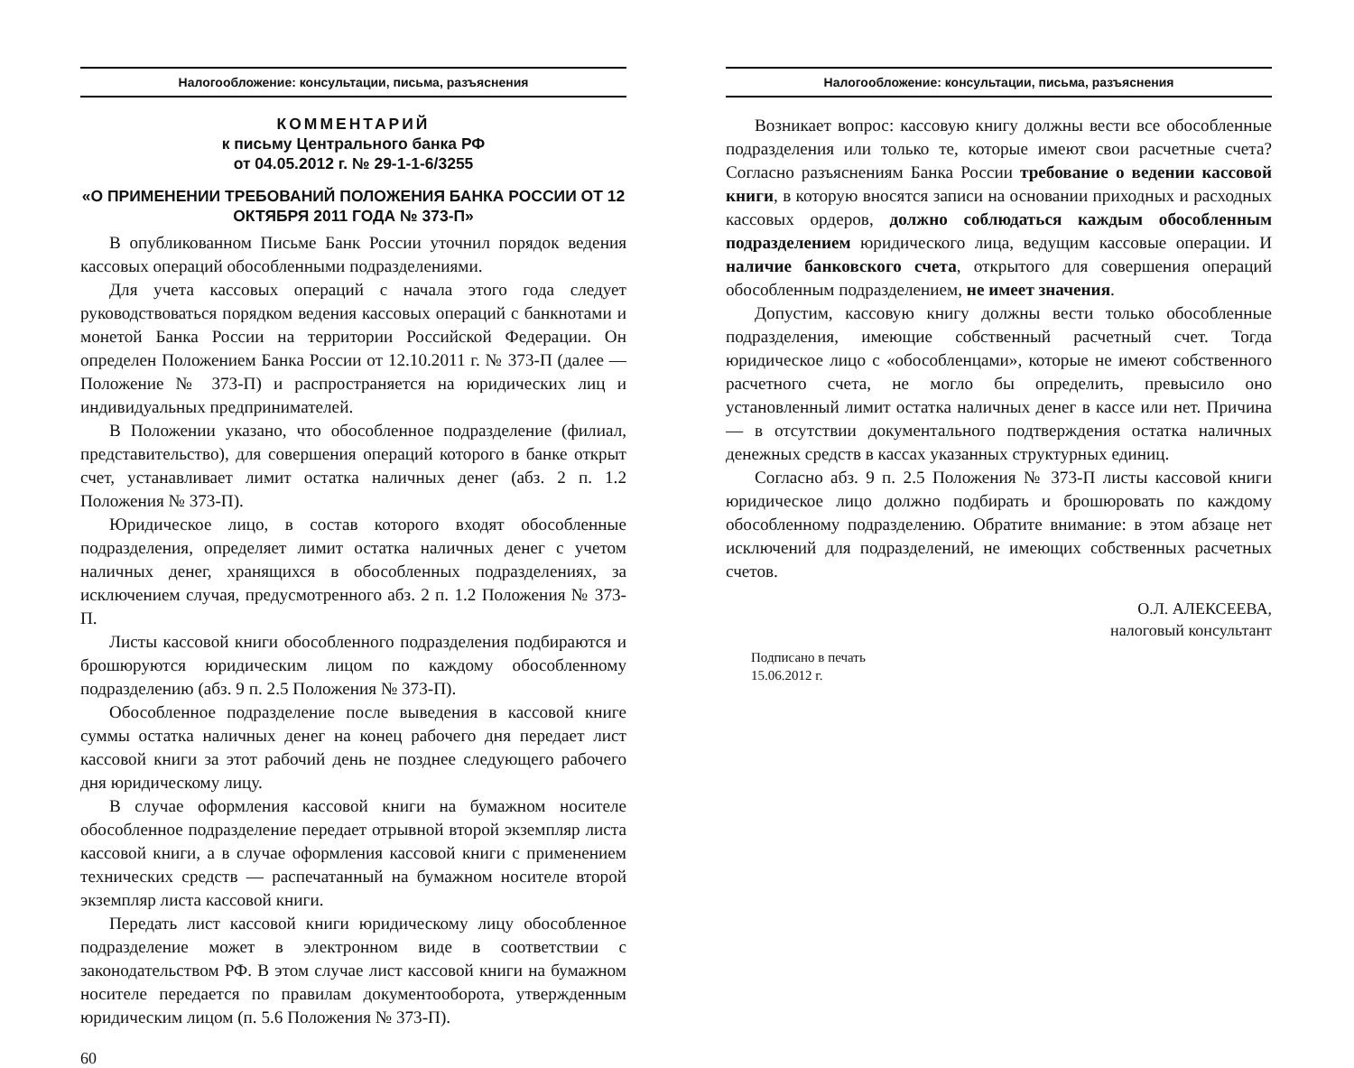Налогообложение: консультации, письма, разъяснения
КОММЕНТАРИЙ
к письму Центрального банка РФ
от 04.05.2012 г. № 29-1-1-6/3255
«О ПРИМЕНЕНИИ ТРЕБОВАНИЙ ПОЛОЖЕНИЯ БАНКА РОССИИ ОТ 12 ОКТЯБРЯ 2011 ГОДА № 373-П»
В опубликованном Письме Банк России уточнил порядок ведения кассовых операций обособленными подразделениями.
Для учета кассовых операций с начала этого года следует руководствоваться порядком ведения кассовых операций с банкнотами и монетой Банка России на территории Российской Федерации. Он определен Положением Банка России от 12.10.2011 г. № 373-П (далее — Положение № 373-П) и распространяется на юридических лиц и индивидуальных предпринимателей.
В Положении указано, что обособленное подразделение (филиал, представительство), для совершения операций которого в банке открыт счет, устанавливает лимит остатка наличных денег (абз. 2 п. 1.2 Положения № 373-П).
Юридическое лицо, в состав которого входят обособленные подразделения, определяет лимит остатка наличных денег с учетом наличных денег, хранящихся в обособленных подразделениях, за исключением случая, предусмотренного абз. 2 п. 1.2 Положения № 373-П.
Листы кассовой книги обособленного подразделения подбираются и брошюруются юридическим лицом по каждому обособленному подразделению (абз. 9 п. 2.5 Положения № 373-П).
Обособленное подразделение после выведения в кассовой книге суммы остатка наличных денег на конец рабочего дня передает лист кассовой книги за этот рабочий день не позднее следующего рабочего дня юридическому лицу.
В случае оформления кассовой книги на бумажном носителе обособленное подразделение передает отрывной второй экземпляр листа кассовой книги, а в случае оформления кассовой книги с применением технических средств — распечатанный на бумажном носителе второй экземпляр листа кассовой книги.
Передать лист кассовой книги юридическому лицу обособленное подразделение может в электронном виде в соответствии с законодательством РФ. В этом случае лист кассовой книги на бумажном носителе передается по правилам документооборота, утвержденным юридическим лицом (п. 5.6 Положения № 373-П).
60
Налогообложение: консультации, письма, разъяснения
Возникает вопрос: кассовую книгу должны вести все обособленные подразделения или только те, которые имеют свои расчетные счета? Согласно разъяснениям Банка России требование о ведении кассовой книги, в которую вносятся записи на основании приходных и расходных кассовых ордеров, должно соблюдаться каждым обособленным подразделением юридического лица, ведущим кассовые операции. И наличие банковского счета, открытого для совершения операций обособленным подразделением, не имеет значения.
Допустим, кассовую книгу должны вести только обособленные подразделения, имеющие собственный расчетный счет. Тогда юридическое лицо с «обособленцами», которые не имеют собственного расчетного счета, не могло бы определить, превысило оно установленный лимит остатка наличных денег в кассе или нет. Причина — в отсутствии документального подтверждения остатка наличных денежных средств в кассах указанных структурных единиц.
Согласно абз. 9 п. 2.5 Положения № 373-П листы кассовой книги юридическое лицо должно подбирать и брошюровать по каждому обособленному подразделению. Обратите внимание: в этом абзаце нет исключений для подразделений, не имеющих собственных расчетных счетов.
О.Л. АЛЕКСЕЕВА,
налоговый консультант
Подписано в печать
15.06.2012 г.